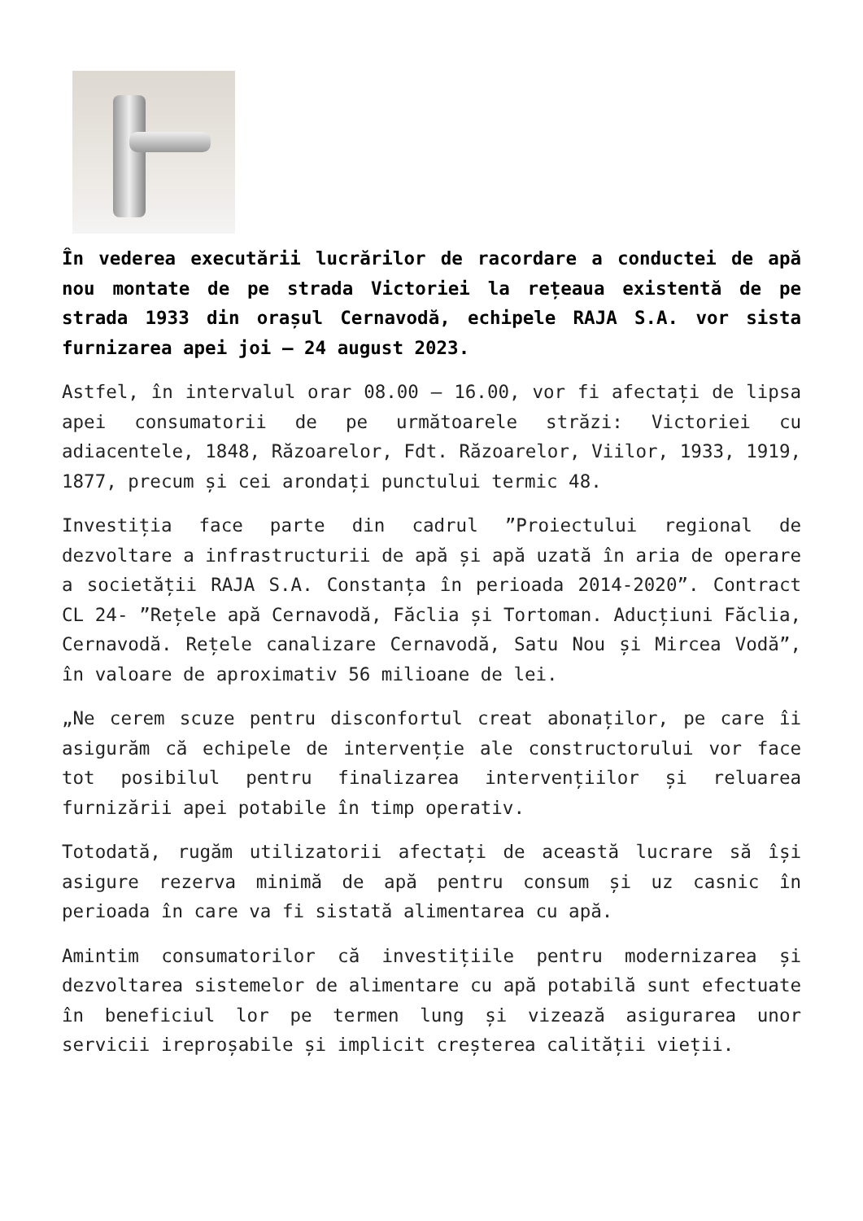În vederea executării lucrărilor de racordare a conductei de apă nou montate de pe strada Victoriei la rețeaua existentă de pe strada 1933 din orașul Cernavodă, echipele RAJA S.A. vor sista furnizarea apei joi – 24 august 2023.
Astfel, în intervalul orar 08.00 – 16.00, vor fi afectați de lipsa apei consumatorii de pe următoarele străzi: Victoriei cu adiacentele, 1848, Răzoarelor, Fdt. Răzoarelor, Viilor, 1933, 1919, 1877, precum și cei arondați punctului termic 48.
Investiția face parte din cadrul ”Proiectului regional de dezvoltare a infrastructurii de apă și apă uzată în aria de operare a societății RAJA S.A. Constanța în perioada 2014-2020”. Contract CL 24- ”Rețele apă Cernavodă, Făclia și Tortoman. Aducțiuni Făclia, Cernavodă. Rețele canalizare Cernavodă, Satu Nou și Mircea Vodă”, în valoare de aproximativ 56 milioane de lei.
„Ne cerem scuze pentru disconfortul creat abonaților, pe care îi asigurăm că echipele de intervenție ale constructorului vor face tot posibilul pentru finalizarea intervențiilor și reluarea furnizării apei potabile în timp operativ.
Totodată, rugăm utilizatorii afectați de această lucrare să își asigure rezerva minimă de apă pentru consum și uz casnic în perioada în care va fi sistată alimentarea cu apă.
Amintim consumatorilor că investițiile pentru modernizarea și dezvoltarea sistemelor de alimentare cu apă potabilă sunt efectuate în beneficiul lor pe termen lung și vizează asigurarea unor servicii ireproșabile și implicit creșterea calității vieții.